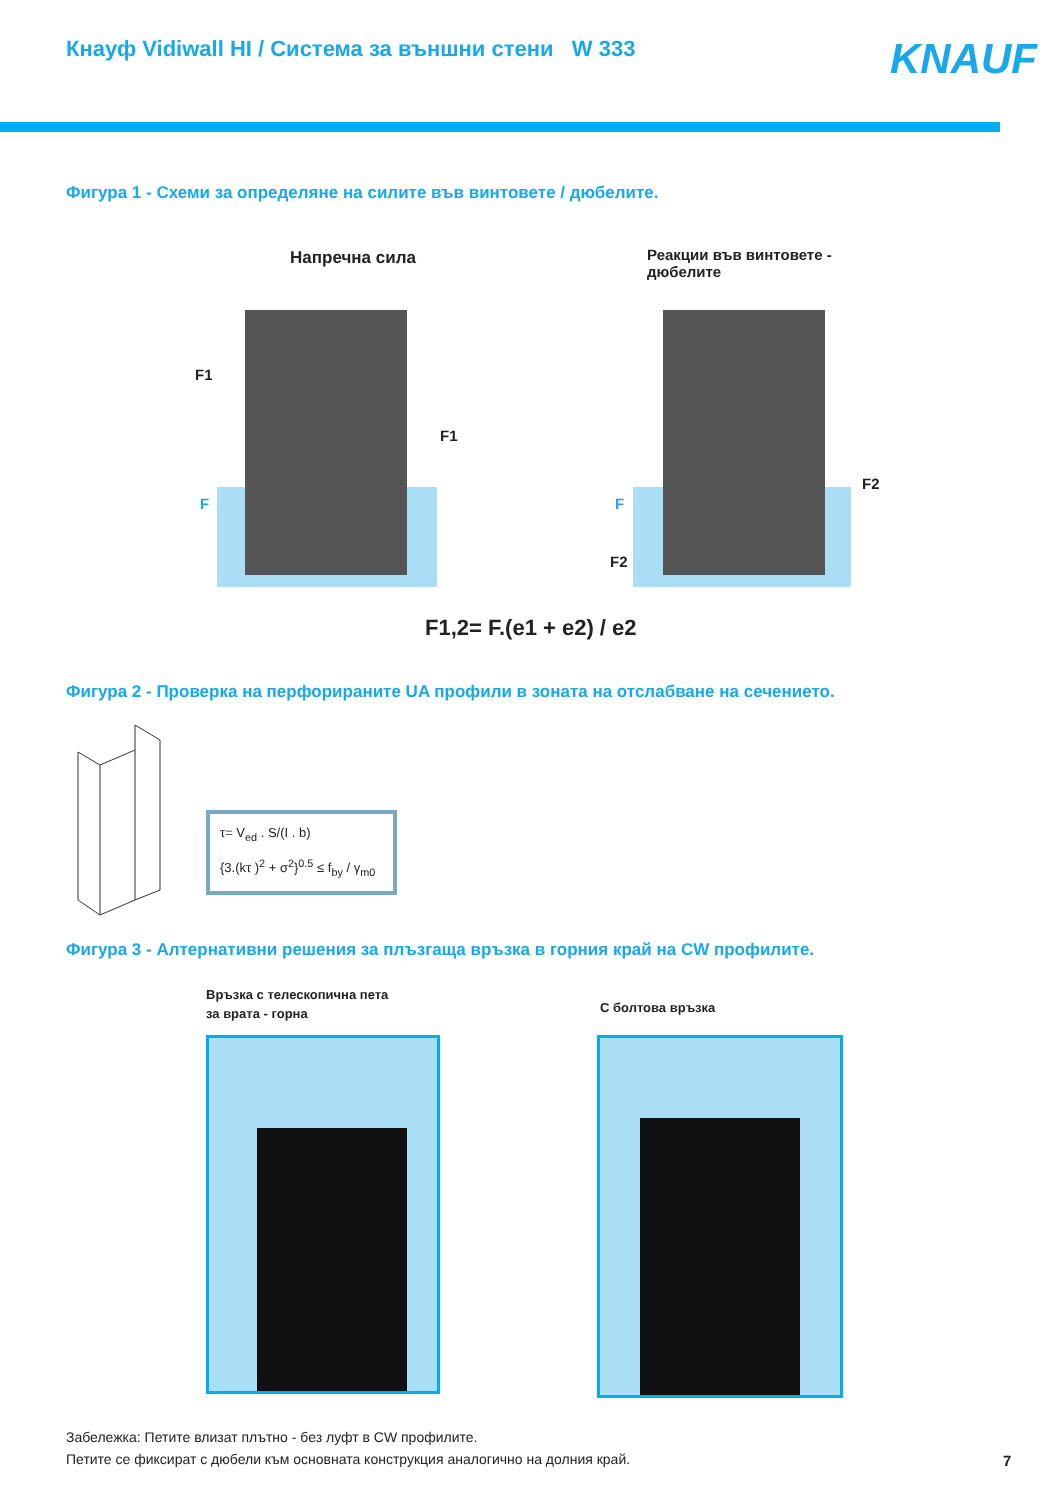Кнауф Vidiwall HI / Система за външни стени W 333
KNAUF
Фигура 1 - Схеми за определяне на силите във винтовете / дюбелите.
Напречна сила
Реакции във винтовете -
дюбелите
F1
F1
F F
F2
F2
F1,2= F.(e1 + e2) / e2
Фигура 2 - Проверка на перфорираните UA профили в зоната на отслабване на сечението.
τ= V<sub>ed</sub> . S/(I . b)
{3.(kτ )<sup>2</sup> + σ<sup>2</sup>}<sup>0.5</sup> ≤ f<sub>by</sub> / γ<sub>m0</sub>
Фигура 3 - Алтернативни решения за плъзгаща връзка в горния край на CW профилите.
Връзка с телескопична пета
за врата - горна
С болтова връзка
Забележка: Петите влизат плътно - без луфт в CW профилите.
Петите се фиксират с дюбели към основната конструкция аналогично на долния край.
7